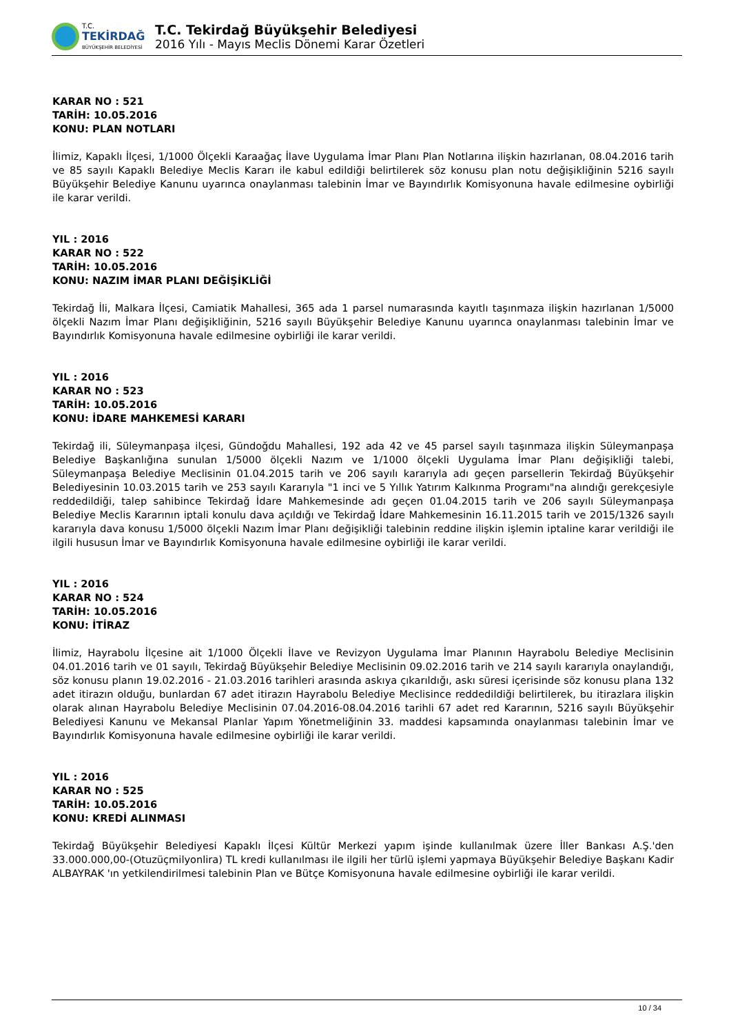T.C.
TEKİRDAĞ
BÜYÜKŞEHİR BELEDİYESİ
T.C. Tekirdağ Büyükşehir Belediyesi
2016 Yılı - Mayıs Meclis Dönemi Karar Özetleri
KARAR NO : 521
TARİH: 10.05.2016
KONU: PLAN NOTLARI
İlimiz, Kapaklı İlçesi, 1/1000 Ölçekli Karaağaç İlave Uygulama İmar Planı Plan Notlarına ilişkin hazırlanan, 08.04.2016 tarih ve 85 sayılı Kapaklı Belediye Meclis Kararı ile kabul edildiği belirtilerek söz konusu plan notu değişikliğinin 5216 sayılı Büyükşehir Belediye Kanunu uyarınca onaylanması talebinin İmar ve Bayındırlık Komisyonuna havale edilmesine oybirliği ile karar verildi.
YIL : 2016
KARAR NO : 522
TARİH: 10.05.2016
KONU: NAZIM İMAR PLANI DEĞİŞİKLİĞİ
Tekirdağ İli, Malkara İlçesi, Camiatik Mahallesi, 365 ada 1 parsel numarasında kayıtlı taşınmaza ilişkin hazırlanan 1/5000 ölçekli Nazım İmar Planı değişikliğinin, 5216 sayılı Büyükşehir Belediye Kanunu uyarınca onaylanması talebinin İmar ve Bayındırlık Komisyonuna havale edilmesine oybirliği ile karar verildi.
YIL : 2016
KARAR NO : 523
TARİH: 10.05.2016
KONU: İDARE MAHKEMESİ KARARI
Tekirdağ ili, Süleymanpaşa ilçesi, Gündoğdu Mahallesi, 192 ada 42 ve 45 parsel sayılı taşınmaza ilişkin Süleymanpaşa Belediye Başkanlığına sunulan 1/5000 ölçekli Nazım ve 1/1000 ölçekli Uygulama İmar Planı değişikliği talebi, Süleymanpaşa Belediye Meclisinin 01.04.2015 tarih ve 206 sayılı kararıyla adı geçen parsellerin Tekirdağ Büyükşehir Belediyesinin 10.03.2015 tarih ve 253 sayılı Kararıyla "1 inci ve 5 Yıllık Yatırım Kalkınma Programı"na alındığı gerekçesiyle reddedildiği, talep sahibince Tekirdağ İdare Mahkemesinde adı geçen 01.04.2015 tarih ve 206 sayılı Süleymanpaşa Belediye Meclis Kararının iptali konulu dava açıldığı ve Tekirdağ İdare Mahkemesinin 16.11.2015 tarih ve 2015/1326 sayılı kararıyla dava konusu 1/5000 ölçekli Nazım İmar Planı değişikliği talebinin reddine ilişkin işlemin iptaline karar verildiği ile ilgili hususun İmar ve Bayındırlık Komisyonuna havale edilmesine oybirliği ile karar verildi.
YIL : 2016
KARAR NO : 524
TARİH: 10.05.2016
KONU: İTİRAZ
İlimiz, Hayrabolu İlçesine ait 1/1000 Ölçekli İlave ve Revizyon Uygulama İmar Planının Hayrabolu Belediye Meclisinin 04.01.2016 tarih ve 01 sayılı, Tekirdağ Büyükşehir Belediye Meclisinin 09.02.2016 tarih ve 214 sayılı kararıyla onaylandığı, söz konusu planın 19.02.2016 - 21.03.2016 tarihleri arasında askıya çıkarıldığı, askı süresi içerisinde söz konusu plana 132 adet itirazın olduğu, bunlardan 67 adet itirazın Hayrabolu Belediye Meclisince reddedildiği belirtilerek, bu itirazlara ilişkin olarak alınan Hayrabolu Belediye Meclisinin 07.04.2016-08.04.2016 tarihli 67 adet red Kararının, 5216 sayılı Büyükşehir Belediyesi Kanunu ve Mekansal Planlar Yapım Yönetmeliğinin 33. maddesi kapsamında onaylanması talebinin İmar ve Bayındırlık Komisyonuna havale edilmesine oybirliği ile karar verildi.
YIL : 2016
KARAR NO : 525
TARİH: 10.05.2016
KONU: KREDİ ALINMASI
Tekirdağ Büyükşehir Belediyesi Kapaklı İlçesi Kültür Merkezi yapım işinde kullanılmak üzere İller Bankası A.Ş.'den 33.000.000,00-(Otuzüçmilyonlira) TL kredi kullanılması ile ilgili her türlü işlemi yapmaya Büyükşehir Belediye Başkanı Kadir ALBAYRAK 'ın yetkilendirilmesi talebinin Plan ve Bütçe Komisyonuna havale edilmesine oybirliği ile karar verildi.
10 / 34